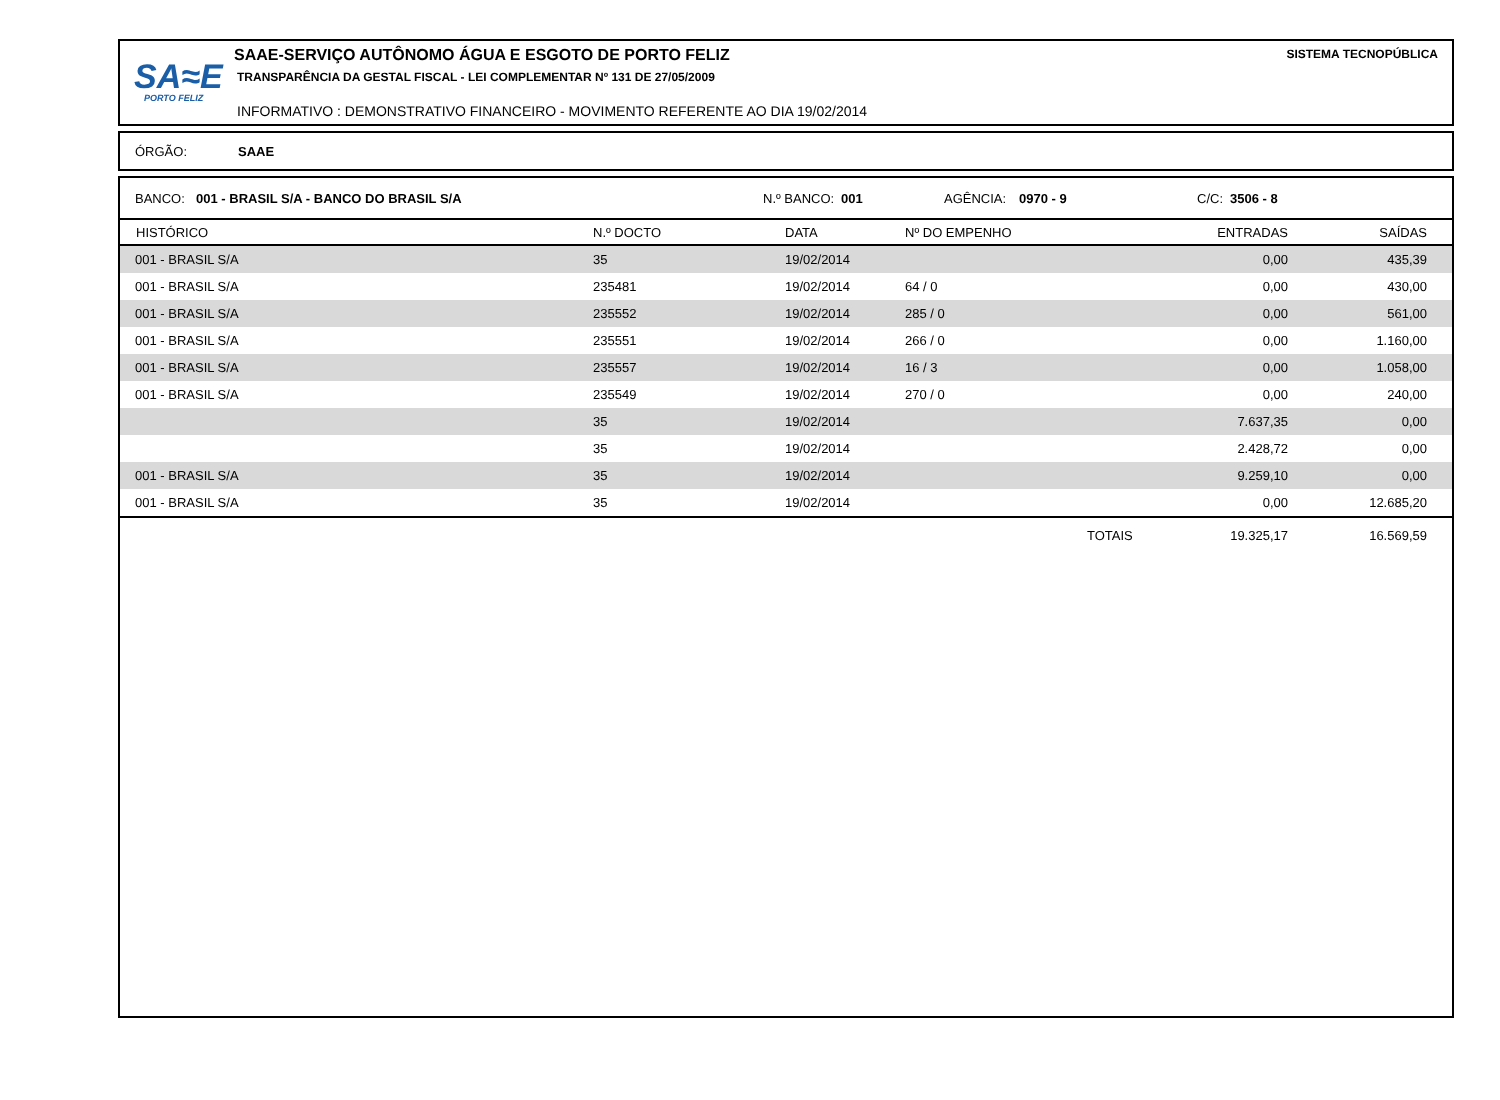SA≈E
PORTO FELIZ
SAAE-SERVIÇO AUTÔNOMO ÁGUA E ESGOTO DE PORTO FELIZ
TRANSPARÊNCIA DA GESTAL FISCAL - LEI COMPLEMENTAR Nº 131 DE 27/05/2009
INFORMATIVO : DEMONSTRATIVO FINANCEIRO - MOVIMENTO REFERENTE AO DIA 19/02/2014
SISTEMA TECNOPÚBLICA
ÓRGÃO: SAAE
BANCO: 001 - BRASIL S/A - BANCO DO BRASIL S/A N.º BANCO: 001 AGÊNCIA: 0970 - 9 C/C: 3506 - 8
| HISTÓRICO | N.º DOCTO | DATA | Nº DO EMPENHO | | ENTRADAS | SAÍDAS |
| --- | --- | --- | --- | --- | --- | --- |
| 001 - BRASIL S/A | 35 | 19/02/2014 | | | 0,00 | 435,39 |
| 001 - BRASIL S/A | 235481 | 19/02/2014 | 64 / 0 | | 0,00 | 430,00 |
| 001 - BRASIL S/A | 235552 | 19/02/2014 | 285 / 0 | | 0,00 | 561,00 |
| 001 - BRASIL S/A | 235551 | 19/02/2014 | 266 / 0 | | 0,00 | 1.160,00 |
| 001 - BRASIL S/A | 235557 | 19/02/2014 | 16 / 3 | | 0,00 | 1.058,00 |
| 001 - BRASIL S/A | 235549 | 19/02/2014 | 270 / 0 | | 0,00 | 240,00 |
| | 35 | 19/02/2014 | | | 7.637,35 | 0,00 |
| | 35 | 19/02/2014 | | | 2.428,72 | 0,00 |
| 001 - BRASIL S/A | 35 | 19/02/2014 | | | 9.259,10 | 0,00 |
| 001 - BRASIL S/A | 35 | 19/02/2014 | | | 0,00 | 12.685,20 |
| | | | | TOTAIS | 19.325,17 | 16.569,59 |